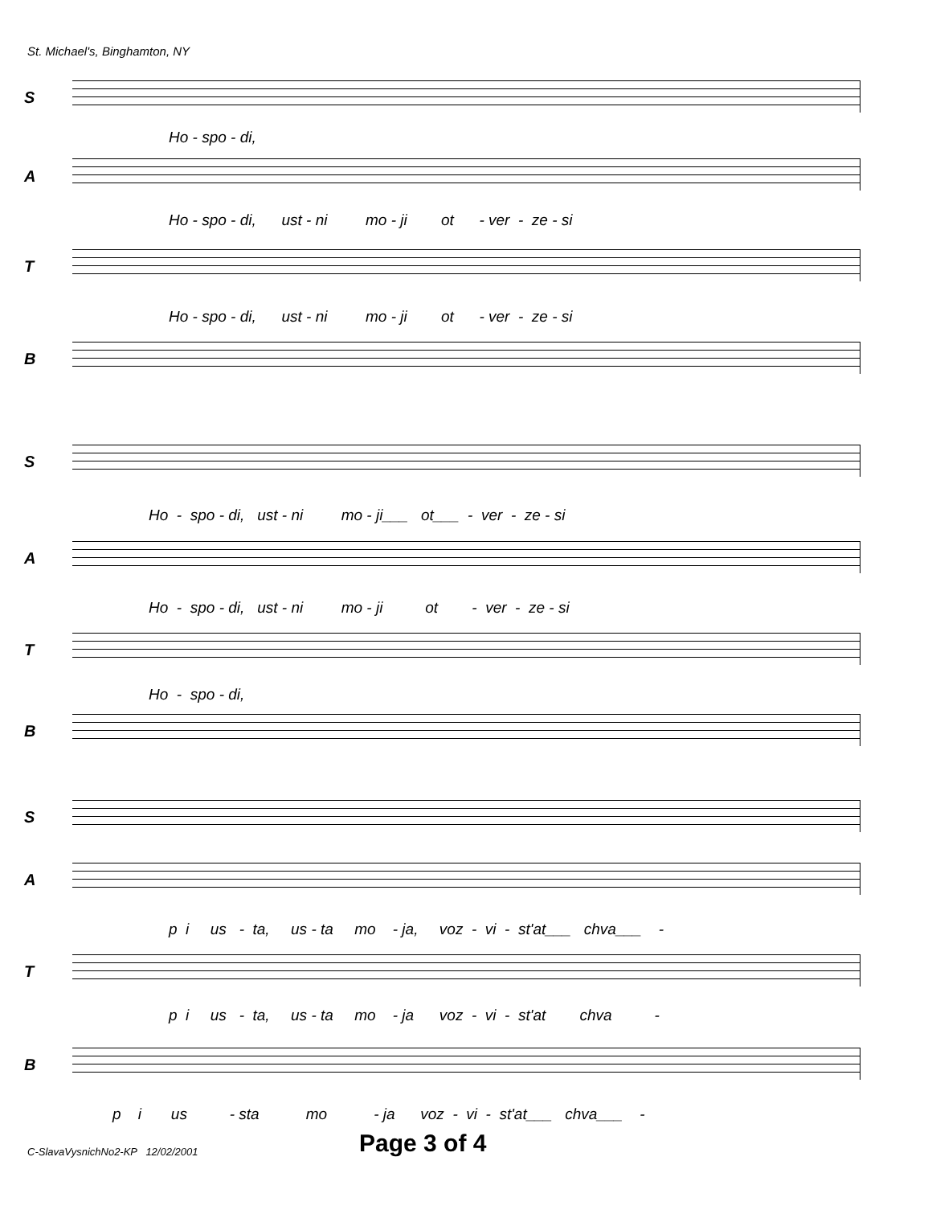St. Michael's, Binghamton, NY
S
Ho - spo - di,
A
Ho - spo - di, ust - ni mo - ji ot - ver - ze - si
T
Ho - spo - di, ust - ni mo - ji ot - ver - ze - si
B
S
Ho - spo - di, ust - ni mo - ji___ ot___ - ver - ze - si
A
Ho - spo - di, ust - ni mo - ji ot - ver - ze - si
T
Ho - spo - di,
B
S
A
p i us - ta, us - ta mo - ja, voz - vi - st'at___ chva___ -
T
p i us - ta, us - ta mo - ja voz - vi - st'at chva -
B
p i us - sta mo - ja voz - vi - st'at___ chva___ -
C-SlavaVysnichNo2-KP 12/02/2001
Page 3 of 4